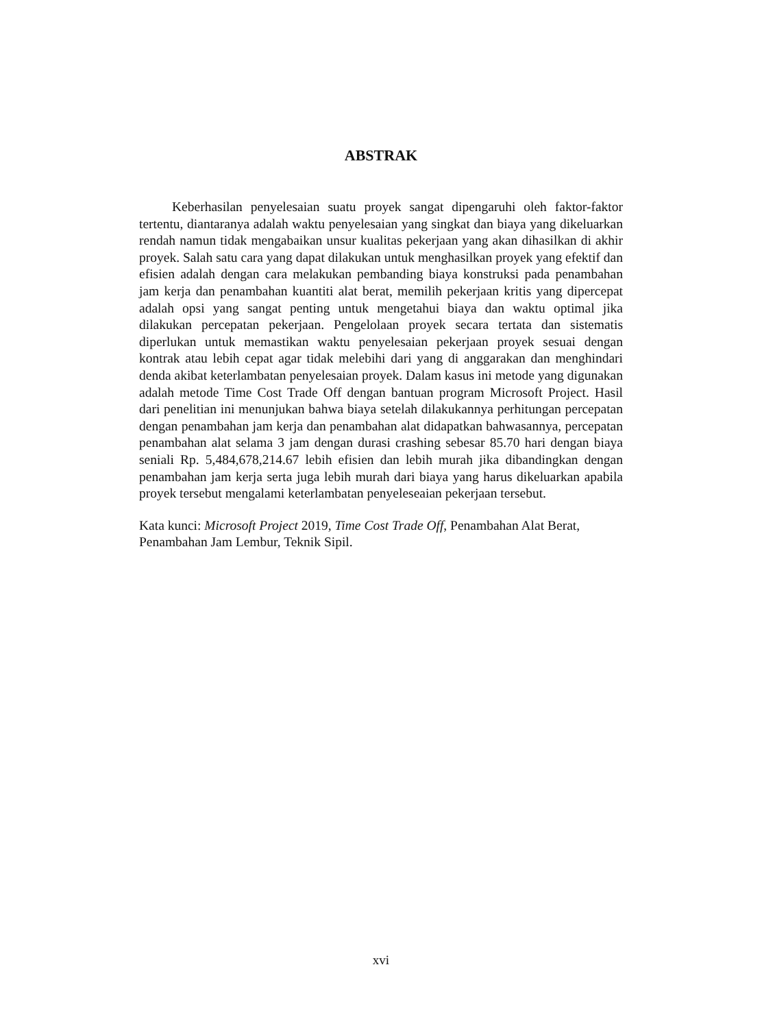ABSTRAK
Keberhasilan penyelesaian suatu proyek sangat dipengaruhi oleh faktor-faktor tertentu, diantaranya adalah waktu penyelesaian yang singkat dan biaya yang dikeluarkan rendah namun tidak mengabaikan unsur kualitas pekerjaan yang akan dihasilkan di akhir proyek. Salah satu cara yang dapat dilakukan untuk menghasilkan proyek yang efektif dan efisien adalah dengan cara melakukan pembanding biaya konstruksi pada penambahan jam kerja dan penambahan kuantiti alat berat, memilih pekerjaan kritis yang dipercepat adalah opsi yang sangat penting untuk mengetahui biaya dan waktu optimal jika dilakukan percepatan pekerjaan. Pengelolaan proyek secara tertata dan sistematis diperlukan untuk memastikan waktu penyelesaian pekerjaan proyek sesuai dengan kontrak atau lebih cepat agar tidak melebihi dari yang di anggarakan dan menghindari denda akibat keterlambatan penyelesaian proyek. Dalam kasus ini metode yang digunakan adalah metode Time Cost Trade Off dengan bantuan program Microsoft Project. Hasil dari penelitian ini menunjukan bahwa biaya setelah dilakukannya perhitungan percepatan dengan penambahan jam kerja dan penambahan alat didapatkan bahwasannya, percepatan penambahan alat selama 3 jam dengan durasi crashing sebesar 85.70 hari dengan biaya seniali Rp. 5,484,678,214.67 lebih efisien dan lebih murah jika dibandingkan dengan penambahan jam kerja serta juga lebih murah dari biaya yang harus dikeluarkan apabila proyek tersebut mengalami keterlambatan penyeleseaian pekerjaan tersebut.
Kata kunci: Microsoft Project 2019, Time Cost Trade Off, Penambahan Alat Berat, Penambahan Jam Lembur, Teknik Sipil.
xvi